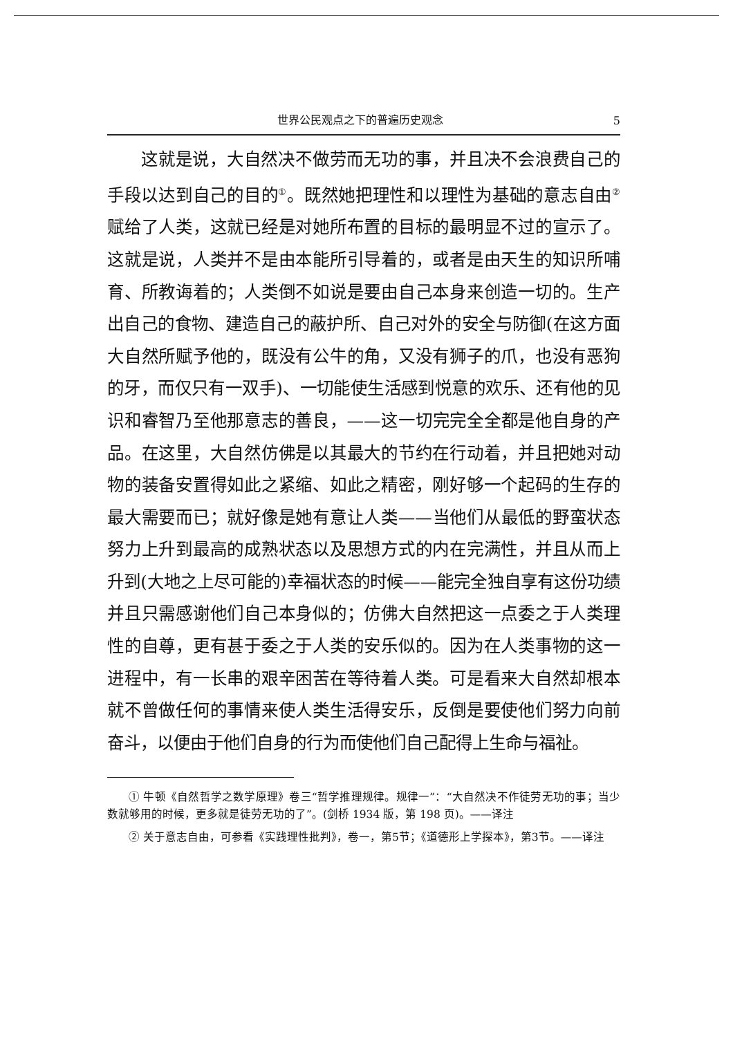世界公民观点之下的普遍历史观念 5
这就是说，大自然决不做劳而无功的事，并且决不会浪费自己的手段以达到自己的目的<sup>①</sup>。既然她把理性和以理性为基础的意志自由<sup>②</sup>赋给了人类，这就已经是对她所布置的目标的最明显不过的宣示了。这就是说，人类并不是由本能所引导着的，或者是由天生的知识所哺育、所教诲着的；人类倒不如说是要由自己本身来创造一切的。生产出自己的食物、建造自己的蔽护所、自己对外的安全与防御(在这方面大自然所赋予他的，既没有公牛的角，又没有狮子的爪，也没有恶狗的牙，而仅只有一双手)、一切能使生活感到悦意的欢乐、还有他的见识和睿智乃至他那意志的善良，——这一切完完全全都是他自身的产品。在这里，大自然仿佛是以其最大的节约在行动着，并且把她对动物的装备安置得如此之紧缩、如此之精密，刚好够一个起码的生存的最大需要而已；就好像是她有意让人类——当他们从最低的野蛮状态努力上升到最高的成熟状态以及思想方式的内在完满性，并且从而上升到(大地之上尽可能的)幸福状态的时候——能完全独自享有这份功绩并且只需感谢他们自己本身似的；仿佛大自然把这一点委之于人类理性的自尊，更有甚于委之于人类的安乐似的。因为在人类事物的这一进程中，有一长串的艰辛困苦在等待着人类。可是看来大自然却根本就不曾做任何的事情来使人类生活得安乐，反倒是要使他们努力向前奋斗，以便由于他们自身的行为而使他们自己配得上生命与福祉。
① 牛顿《自然哲学之数学原理》卷三“哲学推理规律。规律一”：“大自然决不作徒劳无功的事；当少数就够用的时候，更多就是徒劳无功的了”。(剑桥 1934 版，第 198 页)。——译注
② 关于意志自由，可参看《实践理性批判》，卷一，第5节；《道德形上学探本》，第3节。——译注